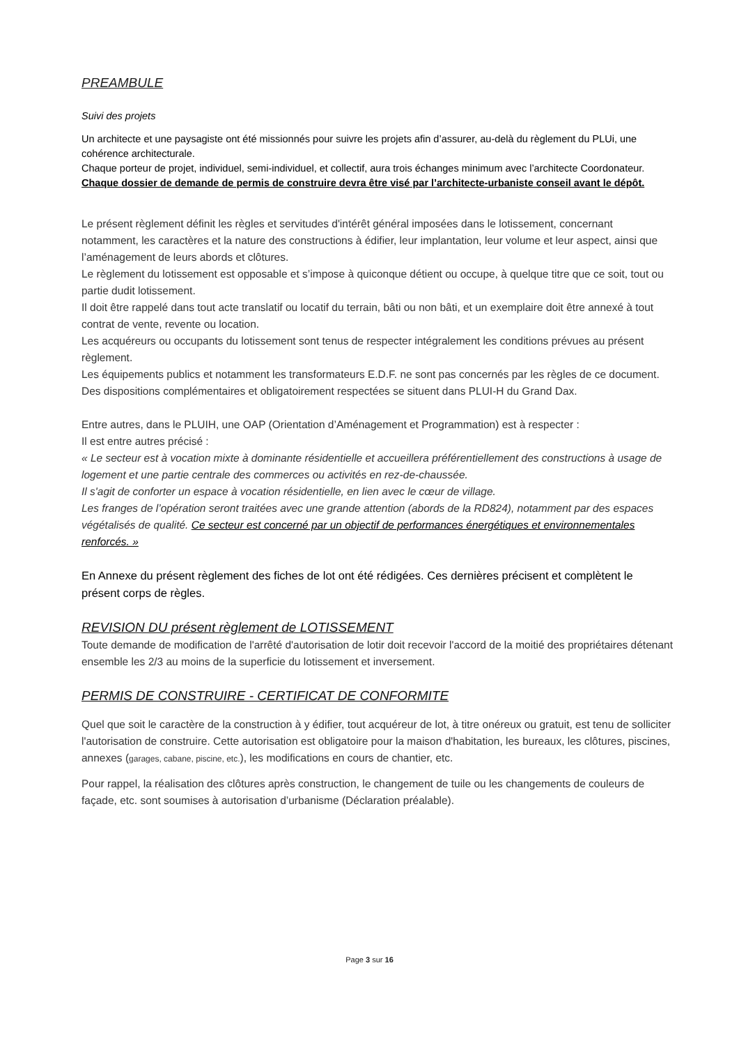PREAMBULE
Suivi des projets
Un architecte et une paysagiste ont été missionnés pour suivre les projets afin d’assurer, au-delà du règlement du PLUi, une cohérence architecturale.
Chaque porteur de projet, individuel, semi-individuel, et collectif, aura trois échanges minimum avec l’architecte Coordonateur.
Chaque dossier de demande de permis de construire devra être visé par l’architecte-urbaniste conseil avant le dépôt.
Le présent règlement définit les règles et servitudes d'intérêt général imposées dans le lotissement, concernant notamment, les caractères et la nature des constructions à édifier, leur implantation, leur volume et leur aspect, ainsi que l’aménagement de leurs abords et clôtures.
Le règlement du lotissement est opposable et s’impose à quiconque détient ou occupe, à quelque titre que ce soit, tout ou partie dudit lotissement.
Il doit être rappelé dans tout acte translatif ou locatif du terrain, bâti ou non bâti, et un exemplaire doit être annexé à tout contrat de vente, revente ou location.
Les acquéreurs ou occupants du lotissement sont tenus de respecter intégralement les conditions prévues au présent règlement.
Les équipements publics et notamment les transformateurs E.D.F. ne sont pas concernés par les règles de ce document.
Des dispositions complémentaires et obligatoirement respectées se situent dans PLUI-H du Grand Dax.
Entre autres, dans le PLUIH, une OAP (Orientation d’Aménagement et Programmation) est à respecter :
Il est entre autres précisé :
« Le secteur est à vocation mixte à dominante résidentielle et accueillera préférentiellement des constructions à usage de logement et une partie centrale des commerces ou activités en rez-de-chaussée.
Il s'agit de conforter un espace à vocation résidentielle, en lien avec le cœur de village.
Les franges de l’opération seront traitées avec une grande attention (abords de la RD824), notamment par des espaces végétalisés de qualité. Ce secteur est concerné par un objectif de performances énergétiques et environnementales renforcés. »
En Annexe du présent règlement des fiches de lot ont été rédigées. Ces dernières précisent et complètent le présent corps de règles.
REVISION DU présent règlement de LOTISSEMENT
Toute demande de modification de l'arrêté d'autorisation de lotir doit recevoir l'accord de la moitié des propriétaires détenant ensemble les 2/3 au moins de la superficie du lotissement et inversement.
PERMIS DE CONSTRUIRE - CERTIFICAT DE CONFORMITE
Quel que soit le caractère de la construction à y édifier, tout acquéreur de lot, à titre onéreux ou gratuit, est tenu de solliciter l'autorisation de construire. Cette autorisation est obligatoire pour la maison d'habitation, les bureaux, les clôtures, piscines, annexes (garages, cabane, piscine, etc.), les modifications en cours de chantier, etc.
Pour rappel, la réalisation des clôtures après construction, le changement de tuile ou les changements de couleurs de façade, etc. sont soumises à autorisation d’urbanisme (Déclaration préalable).
Page 3 sur 16